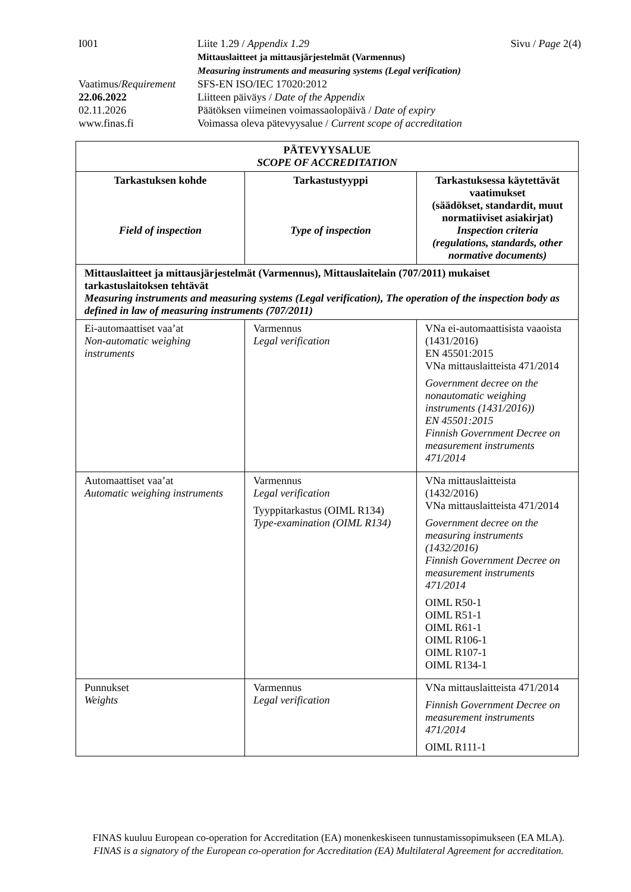| I001 | Liite 1.29 / Appendix 1.29 Mittauslaitteet ja mittausjärjestelmät (Varmennus) Measuring instruments and measuring systems (Legal verification) | Sivu / Page 2(4) |
| Vaatimus/ Requirement | SFS-EN ISO/IEC 17020:2012 | |
| 22.06.2022 | Liitteen päiväys / Date of the Appendix | |
| 02.11.2026 | Päätöksen viimeinen voimassaolopäivä / Date of expiry | |
| www.finas.fi | Voimassa oleva pätevyysalue / Current scope of accreditation | |
| PÄTEVYYSALUE SCOPE OF ACCREDITATION | | |
| --- | --- | --- |
| Tarkastuksen kohde Field of inspection | Tarkastustyyppi Type of inspection | Tarkastuksessa käytettävät vaatimukset (säädökset, standardit, muut normatiiviset asiakirjat) Inspection criteria (regulations, standards, other normative documents) |
| Mittauslaitteet ja mittausjärjestelmät (Varmennus), Mittauslaitelain (707/2011) mukaiset tarkastuslaitoksen tehtävät Measuring instruments and measuring systems (Legal verification), The operation of the inspection body as defined in law of measuring instruments (707/2011) | | |
| Ei-automaattiset vaa’at Non-automatic weighing instruments | Varmennus Legal verification | VNa ei-automaattisista vaaoista (1431/2016) EN 45501:2015 VNa mittauslaitteista 471/2014 Government decree on the nonautomatic weighing instruments (1431/2016)) EN 45501:2015 Finnish Government Decree on measurement instruments 471/2014 |
| Automaattiset vaa’at Automatic weighing instruments | Varmennus Legal verification Tyyppitarkastus (OIML R134) Type-examination (OIML R134) | VNa mittauslaitteista (1432/2016) VNa mittauslaitteista 471/2014 Government decree on the measuring instruments (1432/2016) Finnish Government Decree on measurement instruments 471/2014 OIML R50-1 OIML R51-1 OIML R61-1 OIML R106-1 OIML R107-1 OIML R134-1 |
| Punnukset Weights | Varmennus Legal verification | VNa mittauslaitteista 471/2014 Finnish Government Decree on measurement instruments 471/2014 OIML R111-1 |
FINAS kuuluu European co-operation for Accreditation (EA) monenkeskiseen tunnustamissopimukseen (EA MLA).
FINAS is a signatory of the European co-operation for Accreditation (EA) Multilateral Agreement for accreditation.